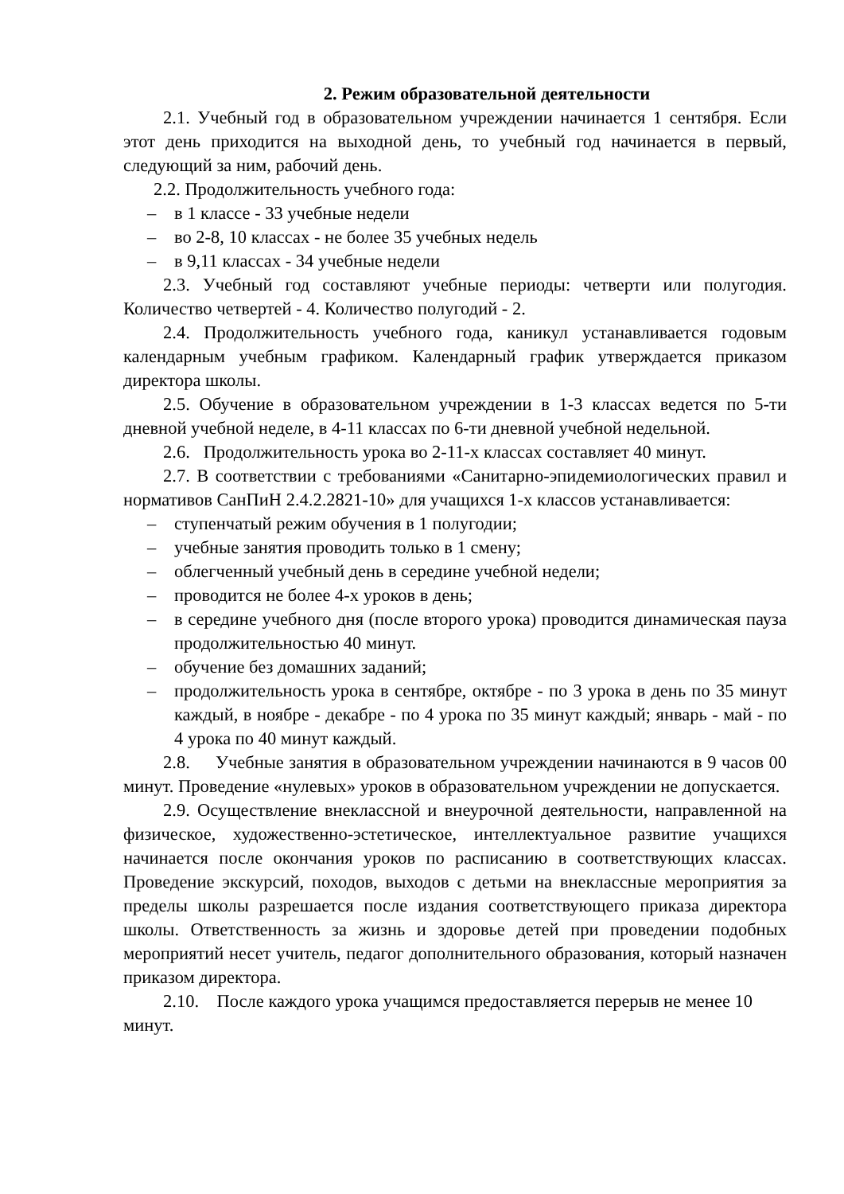2. Режим образовательной деятельности
2.1. Учебный год в образовательном учреждении начинается 1 сентября. Если этот день приходится на выходной день, то учебный год начинается в первый, следующий за ним, рабочий день.
2.2. Продолжительность учебного года:
– в 1 классе - 33 учебные недели
– во 2-8, 10 классах - не более 35 учебных недель
– в 9,11 классах - 34 учебные недели
2.3. Учебный год составляют учебные периоды: четверти или полугодия. Количество четвертей - 4. Количество полугодий - 2.
2.4. Продолжительность учебного года, каникул устанавливается годовым календарным учебным графиком. Календарный график утверждается приказом директора школы.
2.5. Обучение в образовательном учреждении в 1-3 классах ведется по 5-ти дневной учебной неделе, в 4-11 классах по 6-ти дневной учебной недельной.
2.6. Продолжительность урока во 2-11-х классах составляет 40 минут.
2.7. В соответствии с требованиями «Санитарно-эпидемиологических правил и нормативов СанПиН 2.4.2.2821-10» для учащихся 1-х классов устанавливается:
– ступенчатый режим обучения в 1 полугодии;
– учебные занятия проводить только в 1 смену;
– облегченный учебный день в середине учебной недели;
– проводится не более 4-х уроков в день;
– в середине учебного дня (после второго урока) проводится динамическая пауза продолжительностью 40 минут.
– обучение без домашних заданий;
– продолжительность урока в сентябре, октябре - по 3 урока в день по 35 минут каждый, в ноябре - декабре - по 4 урока по 35 минут каждый; январь - май - по 4 урока по 40 минут каждый.
2.8. Учебные занятия в образовательном учреждении начинаются в 9 часов 00 минут. Проведение «нулевых» уроков в образовательном учреждении не допускается.
2.9. Осуществление внеклассной и внеурочной деятельности, направленной на физическое, художественно-эстетическое, интеллектуальное развитие учащихся начинается после окончания уроков по расписанию в соответствующих классах. Проведение экскурсий, походов, выходов с детьми на внеклассные мероприятия за пределы школы разрешается после издания соответствующего приказа директора школы. Ответственность за жизнь и здоровье детей при проведении подобных мероприятий несет учитель, педагог дополнительного образования, который назначен приказом директора.
2.10. После каждого урока учащимся предоставляется перерыв не менее 10 минут.